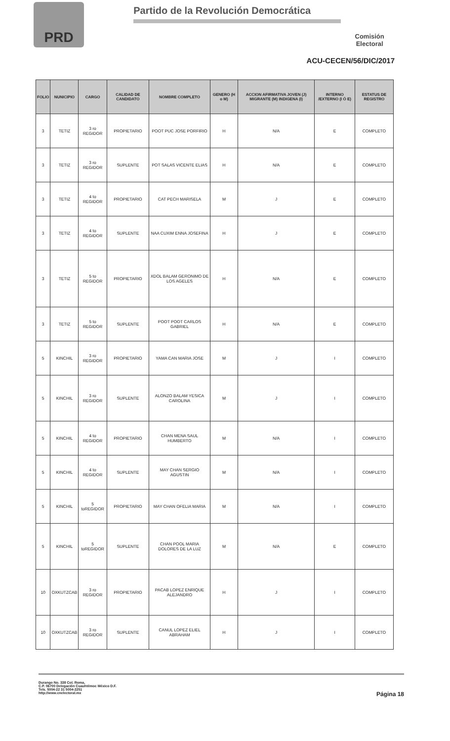PRD
Partido de la Revolución Democrática
Comisión Electoral
ACU-CECEN/56/DIC/2017
| FOLIO | NUNICIPIO | CARGO | CALIDAD DE CANDIDATO | NOMBRE COMPLETO | GENERO (H o M) | ACCION AFIRMATIVA JOVEN (J) MIGRANTE (M) INDIGENA (I) | INTERNO /EXTERNO (I Ó E) | ESTATUS DE REGISTRO |
| --- | --- | --- | --- | --- | --- | --- | --- | --- |
| 3 | TETIZ | 3 ro REGIDOR | PROPIETARIO | POOT PUC JOSE PORFIRIO | H | N/A | E | COMPLETO |
| 3 | TETIZ | 3 ro REGIDOR | SUPLENTE | POT SALAS VICENTE ELIAS | H | N/A | E | COMPLETO |
| 3 | TETIZ | 4 to REGIDOR | PROPIETARIO | CAT PECH MARISELA | M | J | E | COMPLETO |
| 3 | TETIZ | 4 to REGIDOR | SUPLENTE | NAA CUXIM ENNA JOSEFINA | H | J | E | COMPLETO |
| 3 | TETIZ | 5 to REGIDOR | PROPIETARIO | XDOL BALAM GERONIMO DE LOS AGELES | H | N/A | E | COMPLETO |
| 3 | TETIZ | 5 to REGIDOR | SUPLENTE | POOT POOT CARLOS GABRIEL | H | N/A | E | COMPLETO |
| 5 | KINCHIL | 3 ro REGIDOR | PROPIETARIO | YAMA CAN MARIA JOSE | M | J | I | COMPLETO |
| 5 | KINCHIL | 3 ro REGIDOR | SUPLENTE | ALONZO BALAM YESICA CAROLINA | M | J | I | COMPLETO |
| 5 | KINCHIL | 4 to REGIDOR | PROPIETARIO | CHAN MENA SAUL HUMBERTO | M | N/A | I | COMPLETO |
| 5 | KINCHIL | 4 to REGIDOR | SUPLENTE | MAY CHAN SERGIO AGUSTIN | M | N/A | I | COMPLETO |
| 5 | KINCHIL | 5 toREGIDOR | PROPIETARIO | MAY CHAN OFELIA MARIA | M | N/A | I | COMPLETO |
| 5 | KINCHIL | 5 toREGIDOR | SUPLENTE | CHAN POOL MARIA DOLORES DE LA LUZ | M | N/A | E | COMPLETO |
| 10 | OXKUTZCAB | 3 ro REGIDOR | PROPIETARIO | PACAB LOPEZ ENRIQUE ALEJANDRO | H | J | I | COMPLETO |
| 10 | OXKUTZCAB | 3 ro REGIDOR | SUPLENTE | CANUL LOPEZ ELIEL ABRAHAM | H | J | I | COMPLETO |
Durango No. 338 Col. Roma,
C.P. 06700 Delegación Cuauhtémoc México D.F.
Tels. 5004-22 31 5004-2251
http://www.cnelectoral.mx
Página 18